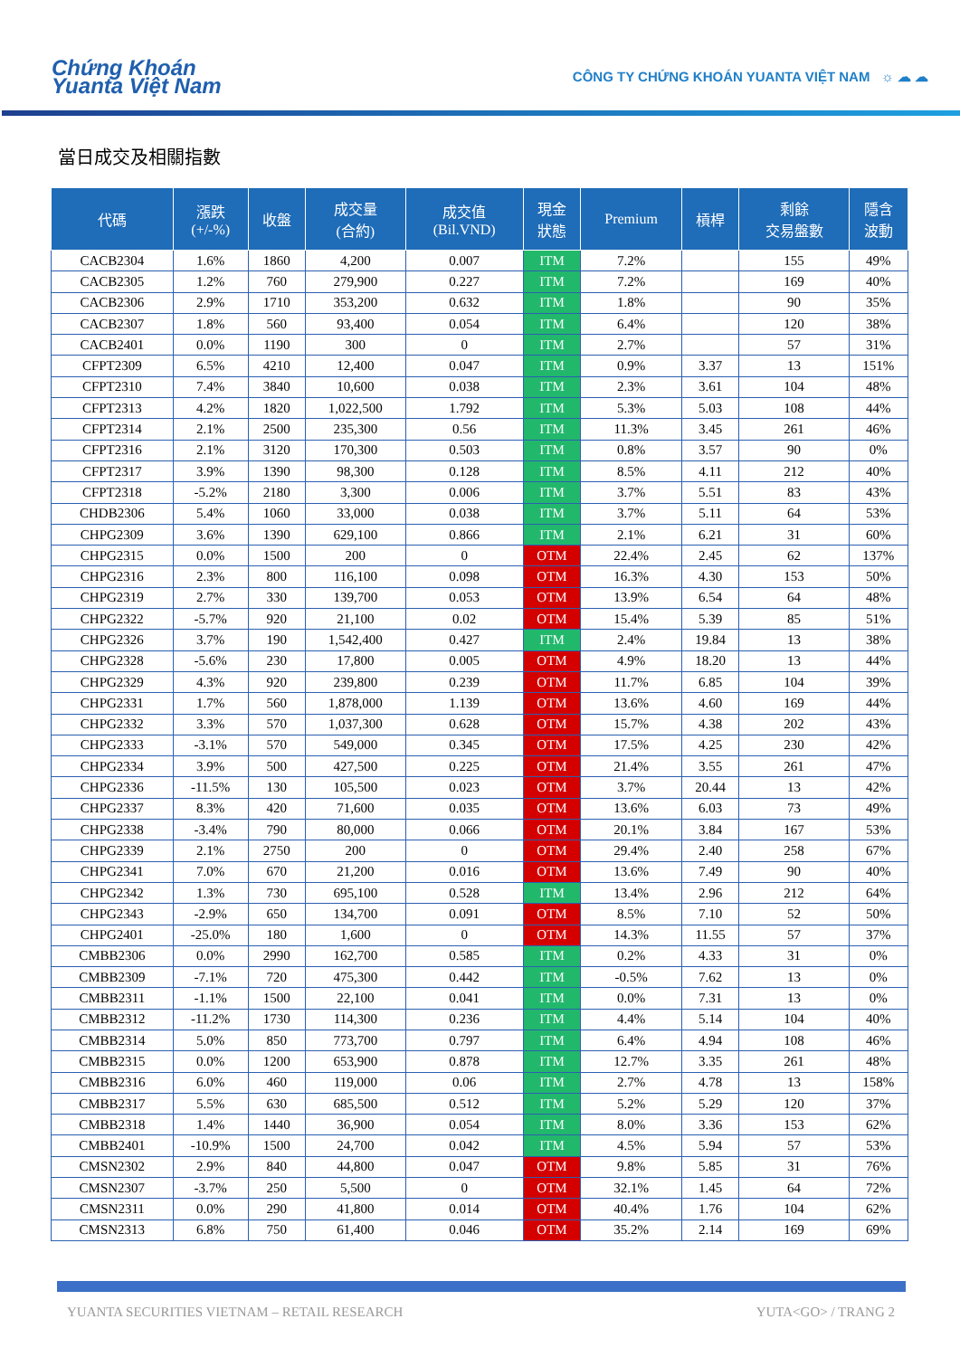Chứng Khoán
Yuanta Việt Nam
CÔNG TY CHỨNG KHOÁN YUANTA VIỆT NAM ☼ ☁ ☁
當日成交及相關指數
| 代碼 | 漲跌 (+/-%) | 收盤 | 成交量 (合約) | 成交值 (Bil.VND) | 現金 狀態 | Premium | 槓桿 | 剩餘 交易盤數 | 隱含 波動 |
| --- | --- | --- | --- | --- | --- | --- | --- | --- | --- |
| CACB2304 | 1.6% | 1860 | 4,200 | 0.007 | ITM | 7.2% | | 155 | 49% |
| CACB2305 | 1.2% | 760 | 279,900 | 0.227 | ITM | 7.2% | | 169 | 40% |
| CACB2306 | 2.9% | 1710 | 353,200 | 0.632 | ITM | 1.8% | | 90 | 35% |
| CACB2307 | 1.8% | 560 | 93,400 | 0.054 | ITM | 6.4% | | 120 | 38% |
| CACB2401 | 0.0% | 1190 | 300 | 0 | ITM | 2.7% | | 57 | 31% |
| CFPT2309 | 6.5% | 4210 | 12,400 | 0.047 | ITM | 0.9% | 3.37 | 13 | 151% |
| CFPT2310 | 7.4% | 3840 | 10,600 | 0.038 | ITM | 2.3% | 3.61 | 104 | 48% |
| CFPT2313 | 4.2% | 1820 | 1,022,500 | 1.792 | ITM | 5.3% | 5.03 | 108 | 44% |
| CFPT2314 | 2.1% | 2500 | 235,300 | 0.56 | ITM | 11.3% | 3.45 | 261 | 46% |
| CFPT2316 | 2.1% | 3120 | 170,300 | 0.503 | ITM | 0.8% | 3.57 | 90 | 0% |
| CFPT2317 | 3.9% | 1390 | 98,300 | 0.128 | ITM | 8.5% | 4.11 | 212 | 40% |
| CFPT2318 | -5.2% | 2180 | 3,300 | 0.006 | ITM | 3.7% | 5.51 | 83 | 43% |
| CHDB2306 | 5.4% | 1060 | 33,000 | 0.038 | ITM | 3.7% | 5.11 | 64 | 53% |
| CHPG2309 | 3.6% | 1390 | 629,100 | 0.866 | ITM | 2.1% | 6.21 | 31 | 60% |
| CHPG2315 | 0.0% | 1500 | 200 | 0 | OTM | 22.4% | 2.45 | 62 | 137% |
| CHPG2316 | 2.3% | 800 | 116,100 | 0.098 | OTM | 16.3% | 4.30 | 153 | 50% |
| CHPG2319 | 2.7% | 330 | 139,700 | 0.053 | OTM | 13.9% | 6.54 | 64 | 48% |
| CHPG2322 | -5.7% | 920 | 21,100 | 0.02 | OTM | 15.4% | 5.39 | 85 | 51% |
| CHPG2326 | 3.7% | 190 | 1,542,400 | 0.427 | ITM | 2.4% | 19.84 | 13 | 38% |
| CHPG2328 | -5.6% | 230 | 17,800 | 0.005 | OTM | 4.9% | 18.20 | 13 | 44% |
| CHPG2329 | 4.3% | 920 | 239,800 | 0.239 | OTM | 11.7% | 6.85 | 104 | 39% |
| CHPG2331 | 1.7% | 560 | 1,878,000 | 1.139 | OTM | 13.6% | 4.60 | 169 | 44% |
| CHPG2332 | 3.3% | 570 | 1,037,300 | 0.628 | OTM | 15.7% | 4.38 | 202 | 43% |
| CHPG2333 | -3.1% | 570 | 549,000 | 0.345 | OTM | 17.5% | 4.25 | 230 | 42% |
| CHPG2334 | 3.9% | 500 | 427,500 | 0.225 | OTM | 21.4% | 3.55 | 261 | 47% |
| CHPG2336 | -11.5% | 130 | 105,500 | 0.023 | OTM | 3.7% | 20.44 | 13 | 42% |
| CHPG2337 | 8.3% | 420 | 71,600 | 0.035 | OTM | 13.6% | 6.03 | 73 | 49% |
| CHPG2338 | -3.4% | 790 | 80,000 | 0.066 | OTM | 20.1% | 3.84 | 167 | 53% |
| CHPG2339 | 2.1% | 2750 | 200 | 0 | OTM | 29.4% | 2.40 | 258 | 67% |
| CHPG2341 | 7.0% | 670 | 21,200 | 0.016 | OTM | 13.6% | 7.49 | 90 | 40% |
| CHPG2342 | 1.3% | 730 | 695,100 | 0.528 | ITM | 13.4% | 2.96 | 212 | 64% |
| CHPG2343 | -2.9% | 650 | 134,700 | 0.091 | OTM | 8.5% | 7.10 | 52 | 50% |
| CHPG2401 | -25.0% | 180 | 1,600 | 0 | OTM | 14.3% | 11.55 | 57 | 37% |
| CMBB2306 | 0.0% | 2990 | 162,700 | 0.585 | ITM | 0.2% | 4.33 | 31 | 0% |
| CMBB2309 | -7.1% | 720 | 475,300 | 0.442 | ITM | -0.5% | 7.62 | 13 | 0% |
| CMBB2311 | -1.1% | 1500 | 22,100 | 0.041 | ITM | 0.0% | 7.31 | 13 | 0% |
| CMBB2312 | -11.2% | 1730 | 114,300 | 0.236 | ITM | 4.4% | 5.14 | 104 | 40% |
| CMBB2314 | 5.0% | 850 | 773,700 | 0.797 | ITM | 6.4% | 4.94 | 108 | 46% |
| CMBB2315 | 0.0% | 1200 | 653,900 | 0.878 | ITM | 12.7% | 3.35 | 261 | 48% |
| CMBB2316 | 6.0% | 460 | 119,000 | 0.06 | ITM | 2.7% | 4.78 | 13 | 158% |
| CMBB2317 | 5.5% | 630 | 685,500 | 0.512 | ITM | 5.2% | 5.29 | 120 | 37% |
| CMBB2318 | 1.4% | 1440 | 36,900 | 0.054 | ITM | 8.0% | 3.36 | 153 | 62% |
| CMBB2401 | -10.9% | 1500 | 24,700 | 0.042 | ITM | 4.5% | 5.94 | 57 | 53% |
| CMSN2302 | 2.9% | 840 | 44,800 | 0.047 | OTM | 9.8% | 5.85 | 31 | 76% |
| CMSN2307 | -3.7% | 250 | 5,500 | 0 | OTM | 32.1% | 1.45 | 64 | 72% |
| CMSN2311 | 0.0% | 290 | 41,800 | 0.014 | OTM | 40.4% | 1.76 | 104 | 62% |
| CMSN2313 | 6.8% | 750 | 61,400 | 0.046 | OTM | 35.2% | 2.14 | 169 | 69% |
YUANTA SECURITIES VIETNAM – RETAIL RESEARCH YUTA<GO> / TRANG 2